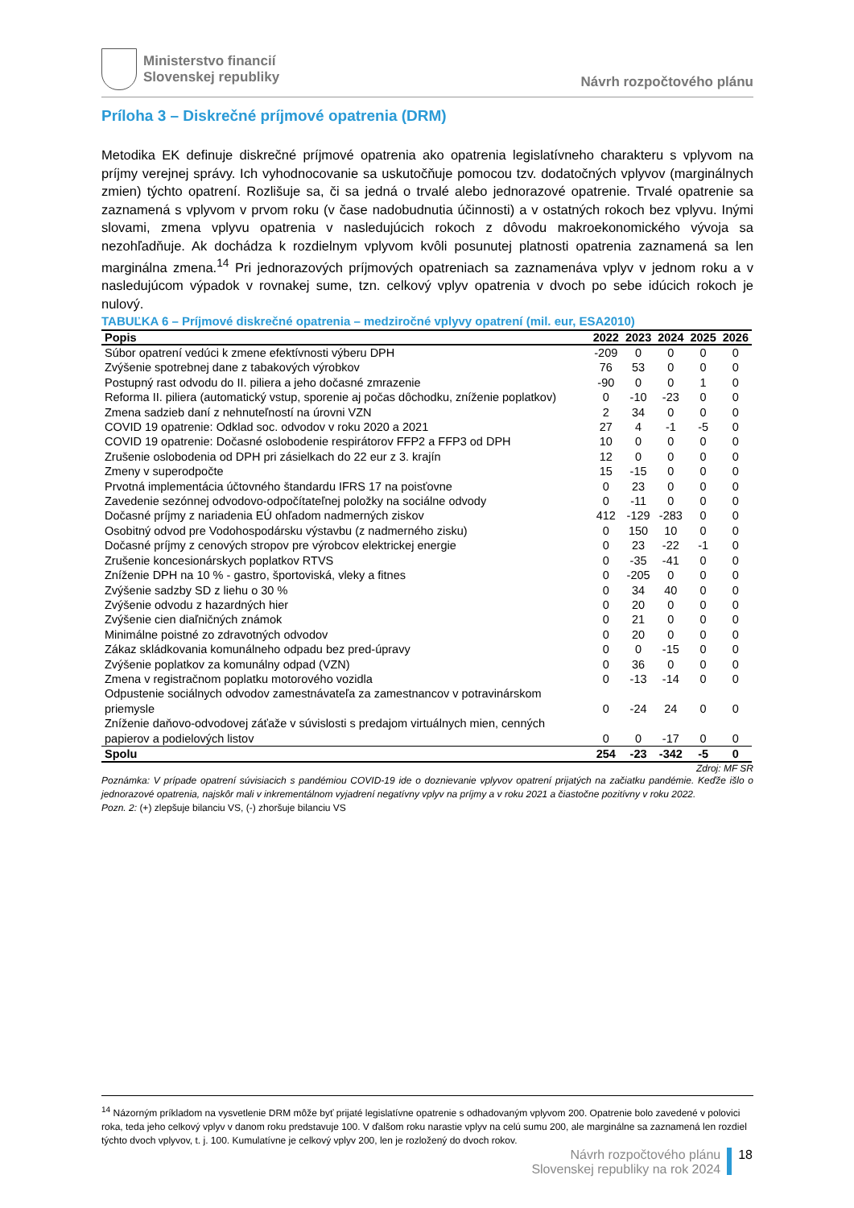Ministerstvo financií
Slovenskej republiky
Návrh rozpočtového plánu
Príloha 3 – Diskrečné príjmové opatrenia (DRM)
Metodika EK definuje diskrečné príjmové opatrenia ako opatrenia legislatívneho charakteru s vplyvom na príjmy verejnej správy. Ich vyhodnocovanie sa uskutočňuje pomocou tzv. dodatočných vplyvov (marginálnych zmien) týchto opatrení. Rozlišuje sa, či sa jedná o trvalé alebo jednorazové opatrenie. Trvalé opatrenie sa zaznamená s vplyvom v prvom roku (v čase nadobudnutia účinnosti) a v ostatných rokoch bez vplyvu. Inými slovami, zmena vplyvu opatrenia v nasledujúcich rokoch z dôvodu makroekonomického vývoja sa nezohľadňuje. Ak dochádza k rozdielnym vplyvom kvôli posunutej platnosti opatrenia zaznamená sa len marginálna zmena.<sup>14</sup> Pri jednorazových príjmových opatreniach sa zaznamenáva vplyv v jednom roku a v nasledujúcom výpadok v rovnakej sume, tzn. celkový vplyv opatrenia v dvoch po sebe idúcich rokoch je nulový.
TABUĽKA 6 – Príjmové diskrečné opatrenia – medziročné vplyvy opatrení (mil. eur, ESA2010)
| Popis | 2022 | 2023 | 2024 | 2025 | 2026 |
| --- | --- | --- | --- | --- | --- |
| Súbor opatrení vedúci k zmene efektívnosti výberu DPH | -209 | 0 | 0 | 0 | 0 |
| Zvýšenie spotrebnej dane z tabakových výrobkov | 76 | 53 | 0 | 0 | 0 |
| Postupný rast odvodu do II. piliera a jeho dočasné zmrazenie | -90 | 0 | 0 | 1 | 0 |
| Reforma II. piliera (automatický vstup, sporenie aj počas dôchodku, zníženie poplatkov) | 0 | -10 | -23 | 0 | 0 |
| Zmena sadzieb daní z nehnuteľností na úrovni VZN | 2 | 34 | 0 | 0 | 0 |
| COVID 19 opatrenie: Odklad soc. odvodov v roku 2020 a 2021 | 27 | 4 | -1 | -5 | 0 |
| COVID 19 opatrenie: Dočasné oslobodenie respirátorov FFP2 a FFP3 od DPH | 10 | 0 | 0 | 0 | 0 |
| Zrušenie oslobodenia od DPH pri zásielkach do 22 eur z 3. krajín | 12 | 0 | 0 | 0 | 0 |
| Zmeny v superodpočte | 15 | -15 | 0 | 0 | 0 |
| Prvotná implementácia účtovného štandardu IFRS 17 na poisťovne | 0 | 23 | 0 | 0 | 0 |
| Zavedenie sezónnej odvodovo-odpočítateľnej položky na sociálne odvody | 0 | -11 | 0 | 0 | 0 |
| Dočasné príjmy z nariadenia EÚ ohľadom nadmerných ziskov | 412 | -129 | -283 | 0 | 0 |
| Osobitný odvod pre Vodohospodársku výstavbu (z nadmerného zisku) | 0 | 150 | 10 | 0 | 0 |
| Dočasné príjmy z cenových stropov pre výrobcov elektrickej energie | 0 | 23 | -22 | -1 | 0 |
| Zrušenie koncesionárskych poplatkov RTVS | 0 | -35 | -41 | 0 | 0 |
| Zníženie DPH na 10 % - gastro, športoviská, vleky a fitnes | 0 | -205 | 0 | 0 | 0 |
| Zvýšenie sadzby SD z liehu o 30 % | 0 | 34 | 40 | 0 | 0 |
| Zvýšenie odvodu z hazardných hier | 0 | 20 | 0 | 0 | 0 |
| Zvýšenie cien diaľničných známok | 0 | 21 | 0 | 0 | 0 |
| Minimálne poistné zo zdravotných odvodov | 0 | 20 | 0 | 0 | 0 |
| Zákaz skládkovania komunálneho odpadu bez pred-úpravy | 0 | 0 | -15 | 0 | 0 |
| Zvýšenie poplatkov za komunálny odpad (VZN) | 0 | 36 | 0 | 0 | 0 |
| Zmena v registračnom poplatku motorového vozidla | 0 | -13 | -14 | 0 | 0 |
| Odpustenie sociálnych odvodov zamestnávateľa za zamestnancov v potravinárskom priemysle | 0 | -24 | 24 | 0 | 0 |
| Zníženie daňovo-odvodovej záťaže v súvislosti s predajom virtuálnych mien, cenných papierov a podielových listov | 0 | 0 | -17 | 0 | 0 |
| Spolu | 254 | -23 | -342 | -5 | 0 |
Zdroj: MF SR
Poznámka: V prípade opatrení súvisiacich s pandémiou COVID-19 ide o doznievanie vplyvov opatrení prijatých na začiatku pandémie. Keďže išlo o jednorazové opatrenia, najskôr mali v inkrementálnom vyjadrení negatívny vplyv na príjmy a v roku 2021 a čiastočne pozitívny v roku 2022.
Pozn. 2: (+) zlepšuje bilanciu VS, (-) zhoršuje bilanciu VS
<sup>14</sup> Názorným príkladom na vysvetlenie DRM môže byť prijaté legislatívne opatrenie s odhadovaným vplyvom 200. Opatrenie bolo zavedené v polovici roka, teda jeho celkový vplyv v danom roku predstavuje 100. V ďalšom roku narastie vplyv na celú sumu 200, ale marginálne sa zaznamená len rozdiel týchto dvoch vplyvov, t. j. 100. Kumulatívne je celkový vplyv 200, len je rozložený do dvoch rokov.
Návrh rozpočtového plánu
Slovenskej republiky na rok 2024
18